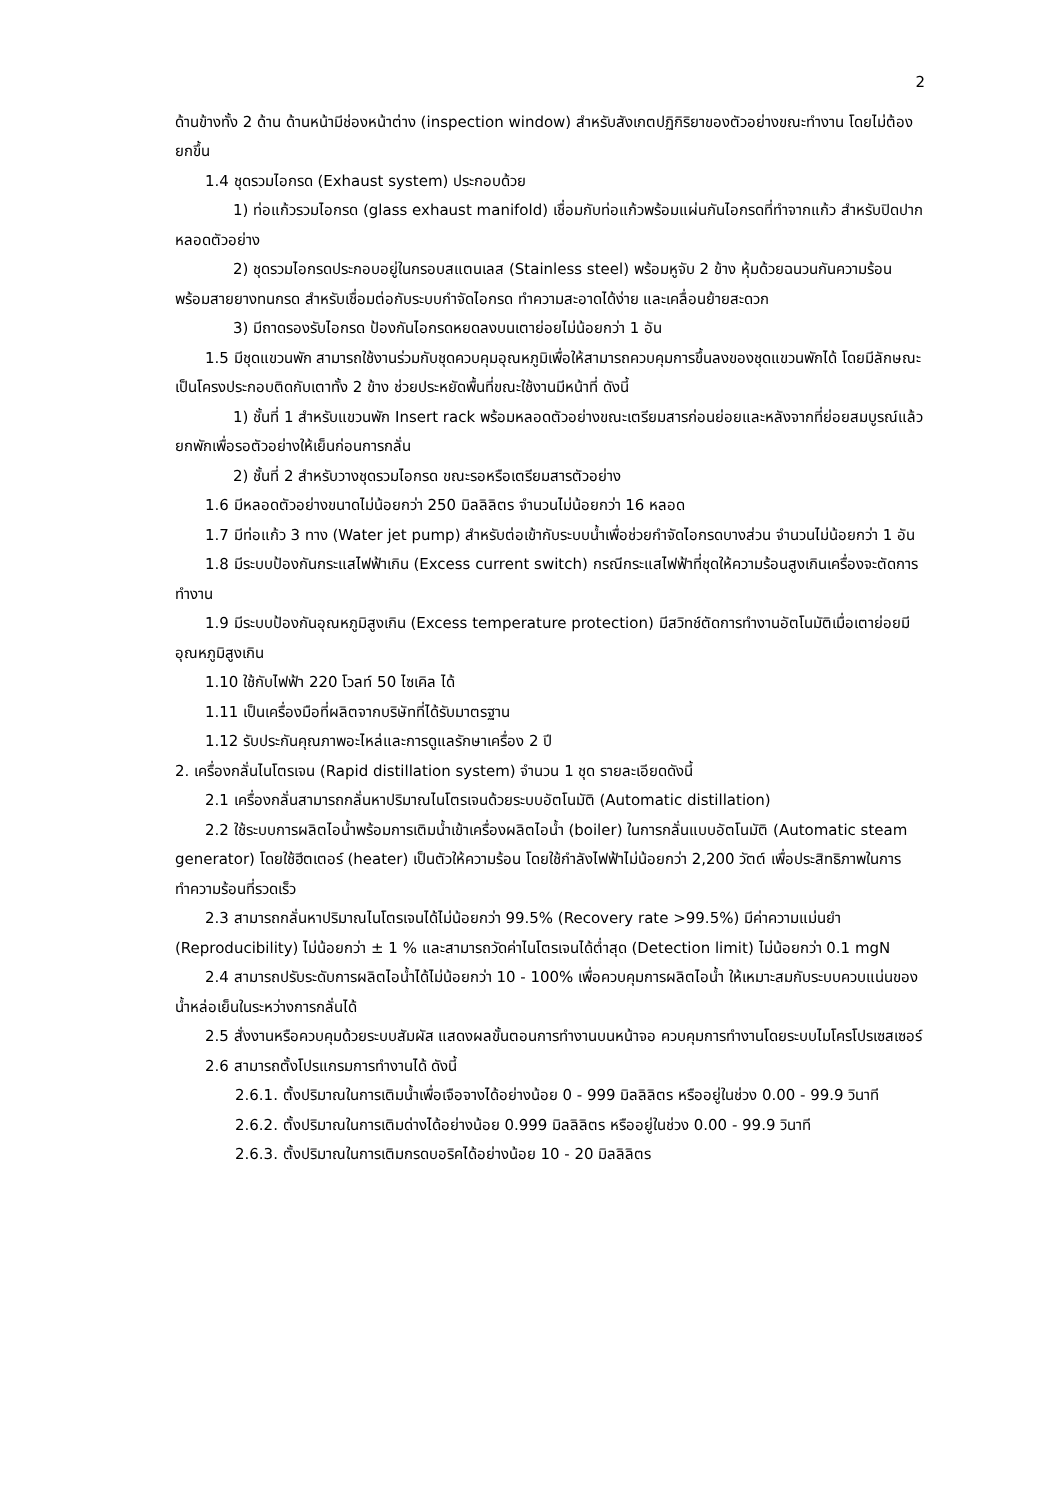2
ด้านข้างทั้ง 2 ด้าน ด้านหน้ามีช่องหน้าต่าง (inspection window) สำหรับสังเกตปฏิกิริยาของตัวอย่างขณะทำงาน โดยไม่ต้องยกขึ้น
1.4 ชุดรวมไอกรด (Exhaust system) ประกอบด้วย
1) ท่อแก้วรวมไอกรด (glass exhaust manifold) เชื่อมกับท่อแก้วพร้อมแผ่นกันไอกรดที่ทำจากแก้ว สำหรับปิดปากหลอดตัวอย่าง
2) ชุดรวมไอกรดประกอบอยู่ในกรอบสแตนเลส (Stainless steel) พร้อมหูจับ 2 ข้าง หุ้มด้วยฉนวนกันความร้อน พร้อมสายยางทนกรด สำหรับเชื่อมต่อกับระบบกำจัดไอกรด ทำความสะอาดได้ง่าย และเคลื่อนย้ายสะดวก
3) มีถาดรองรับไอกรด ป้องกันไอกรดหยดลงบนเตาย่อยไม่น้อยกว่า 1 อัน
1.5 มีชุดแขวนพัก สามารถใช้งานร่วมกับชุดควบคุมอุณหภูมิเพื่อให้สามารถควบคุมการขึ้นลงของชุดแขวนพักได้ โดยมีลักษณะเป็นโครงประกอบติดกับเตาทั้ง 2 ข้าง ช่วยประหยัดพื้นที่ขณะใช้งานมีหน้าที่ ดังนี้
1) ชั้นที่ 1 สำหรับแขวนพัก Insert rack พร้อมหลอดตัวอย่างขณะเตรียมสารก่อนย่อยและหลังจากที่ย่อยสมบูรณ์แล้ว ยกพักเพื่อรอตัวอย่างให้เย็นก่อนการกลั่น
2) ชั้นที่ 2 สำหรับวางชุดรวมไอกรด ขณะรอหรือเตรียมสารตัวอย่าง
1.6 มีหลอดตัวอย่างขนาดไม่น้อยกว่า 250 มิลลิลิตร จำนวนไม่น้อยกว่า 16 หลอด
1.7 มีท่อแก้ว 3 ทาง (Water jet pump) สำหรับต่อเข้ากับระบบน้ำเพื่อช่วยกำจัดไอกรดบางส่วน จำนวนไม่น้อยกว่า 1 อัน
1.8 มีระบบป้องกันกระแสไฟฟ้าเกิน (Excess current switch) กรณีกระแสไฟฟ้าที่ชุดให้ความร้อนสูงเกินเครื่องจะตัดการทำงาน
1.9 มีระบบป้องกันอุณหภูมิสูงเกิน (Excess temperature protection) มีสวิทช์ตัดการทำงานอัตโนมัติเมื่อเตาย่อยมีอุณหภูมิสูงเกิน
1.10 ใช้กับไฟฟ้า 220 โวลท์ 50 ไซเคิล ได้
1.11 เป็นเครื่องมือที่ผลิตจากบริษัทที่ได้รับมาตรฐาน
1.12 รับประกันคุณภาพอะไหล่และการดูแลรักษาเครื่อง 2 ปี
2. เครื่องกลั่นไนโตรเจน (Rapid distillation system) จำนวน 1 ชุด รายละเอียดดังนี้
2.1 เครื่องกลั่นสามารถกลั่นหาปริมาณไนโตรเจนด้วยระบบอัตโนมัติ (Automatic distillation)
2.2 ใช้ระบบการผลิตไอน้ำพร้อมการเติมน้ำเข้าเครื่องผลิตไอน้ำ (boiler) ในการกลั่นแบบอัตโนมัติ (Automatic steam generator) โดยใช้ฮีตเตอร์ (heater) เป็นตัวให้ความร้อน โดยใช้กำลังไฟฟ้าไม่น้อยกว่า 2,200 วัตต์ เพื่อประสิทธิภาพในการทำความร้อนที่รวดเร็ว
2.3 สามารถกลั่นหาปริมาณไนโตรเจนได้ไม่น้อยกว่า 99.5% (Recovery rate >99.5%) มีค่าความแม่นยำ (Reproducibility) ไม่น้อยกว่า ± 1 % และสามารถวัดค่าไนโตรเจนได้ต่ำสุด (Detection limit) ไม่น้อยกว่า 0.1 mgN
2.4 สามารถปรับระดับการผลิตไอน้ำได้ไม่น้อยกว่า 10 - 100% เพื่อควบคุมการผลิตไอน้ำ ให้เหมาะสมกับระบบควบแน่นของน้ำหล่อเย็นในระหว่างการกลั่นได้
2.5 สั่งงานหรือควบคุมด้วยระบบสัมผัส แสดงผลขั้นตอนการทำงานบนหน้าจอ ควบคุมการทำงานโดยระบบไมโครโปรเซสเซอร์
2.6 สามารถตั้งโปรแกรมการทำงานได้ ดังนี้
2.6.1. ตั้งปริมาณในการเติมน้ำเพื่อเจือจางได้อย่างน้อย 0 - 999 มิลลิลิตร หรืออยู่ในช่วง 0.00 - 99.9 วินาที
2.6.2. ตั้งปริมาณในการเติมด่างได้อย่างน้อย 0.999 มิลลิลิตร หรืออยู่ในช่วง 0.00 - 99.9 วินาที
2.6.3. ตั้งปริมาณในการเติมกรดบอริคได้อย่างน้อย 10 - 20 มิลลิลิตร